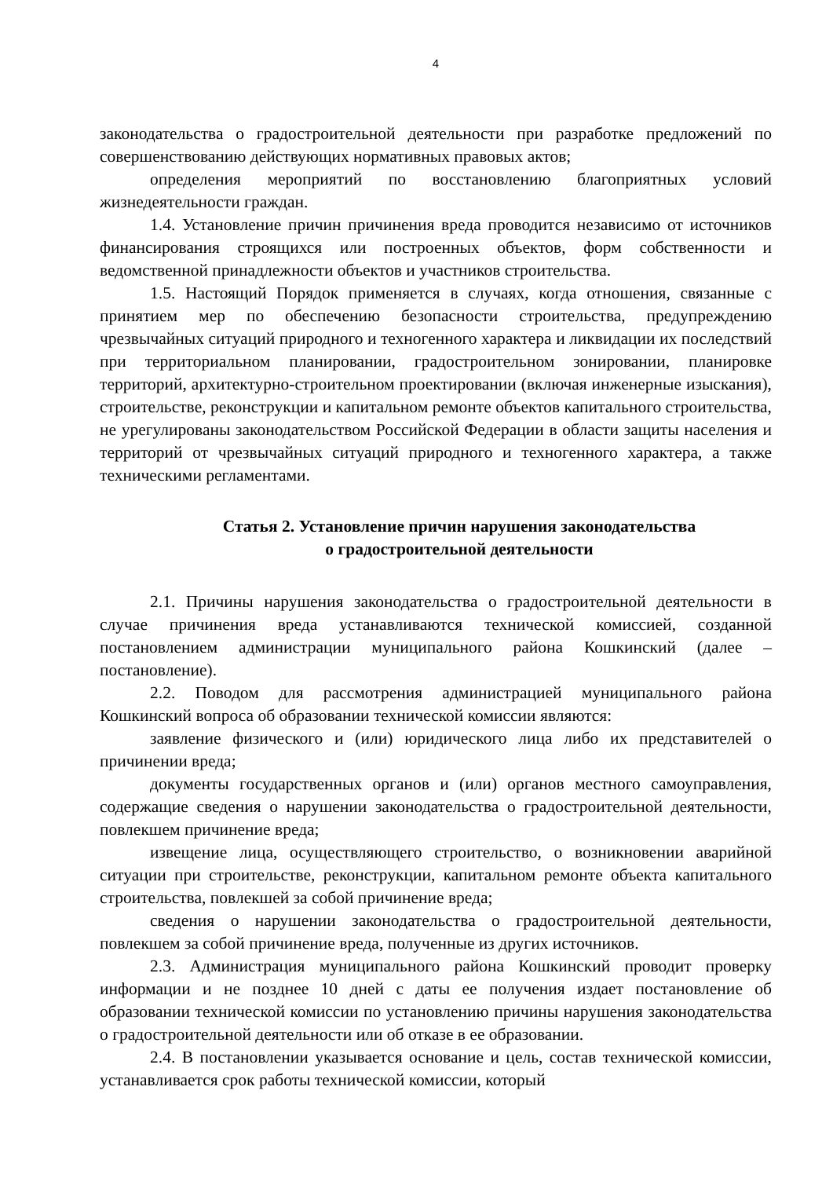4
законодательства о градостроительной деятельности при разработке предложений по совершенствованию действующих нормативных правовых актов;
определения мероприятий по восстановлению благоприятных условий жизнедеятельности граждан.
1.4. Установление причин причинения вреда проводится независимо от источников финансирования строящихся или построенных объектов, форм собственности и ведомственной принадлежности объектов и участников строительства.
1.5. Настоящий Порядок применяется в случаях, когда отношения, связанные с принятием мер по обеспечению безопасности строительства, предупреждению чрезвычайных ситуаций природного и техногенного характера и ликвидации их последствий при территориальном планировании, градостроительном зонировании, планировке территорий, архитектурно-строительном проектировании (включая инженерные изыскания), строительстве, реконструкции и капитальном ремонте объектов капитального строительства, не урегулированы законодательством Российской Федерации в области защиты населения и территорий от чрезвычайных ситуаций природного и техногенного характера, а также техническими регламентами.
Статья 2. Установление причин нарушения законодательства
о градостроительной деятельности
2.1. Причины нарушения законодательства о градостроительной деятельности в случае причинения вреда устанавливаются технической комиссией, созданной постановлением администрации муниципального района Кошкинский (далее – постановление).
2.2. Поводом для рассмотрения администрацией муниципального района Кошкинский вопроса об образовании технической комиссии являются:
заявление физического и (или) юридического лица либо их представителей о причинении вреда;
документы государственных органов и (или) органов местного самоуправления, содержащие сведения о нарушении законодательства о градостроительной деятельности, повлекшем причинение вреда;
извещение лица, осуществляющего строительство, о возникновении аварийной ситуации при строительстве, реконструкции, капитальном ремонте объекта капитального строительства, повлекшей за собой причинение вреда;
сведения о нарушении законодательства о градостроительной деятельности, повлекшем за собой причинение вреда, полученные из других источников.
2.3. Администрация муниципального района Кошкинский проводит проверку информации и не позднее 10 дней с даты ее получения издает постановление об образовании технической комиссии по установлению причины нарушения законодательства о градостроительной деятельности или об отказе в ее образовании.
2.4. В постановлении указывается основание и цель, состав технической комиссии, устанавливается срок работы технической комиссии, который